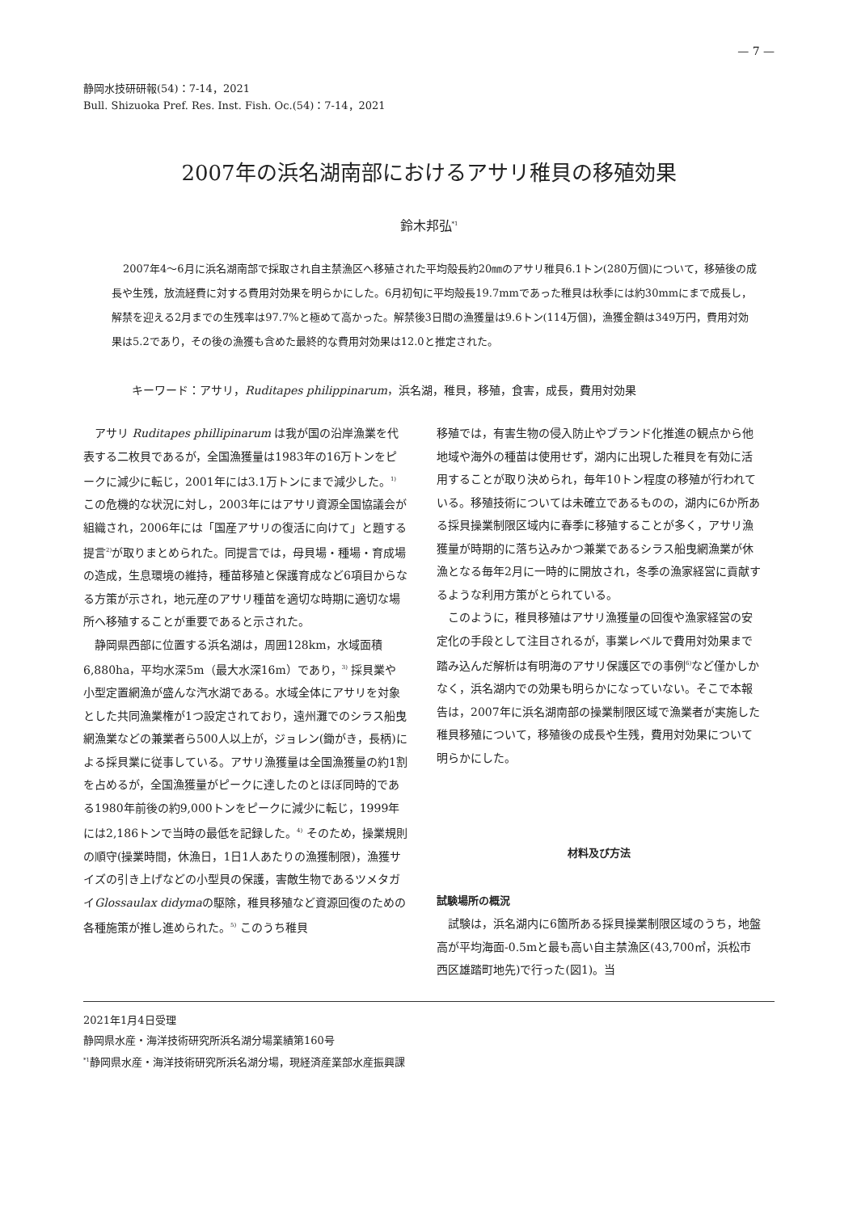— 7 —
静岡水技研研報(54)：7-14，2021
Bull. Shizuoka Pref. Res. Inst. Fish. Oc.(54)：7-14，2021
2007年の浜名湖南部におけるアサリ稚貝の移殖効果
鈴木邦弘<sup>*1</sup>
2007年4～6月に浜名湖南部で採取され自主禁漁区へ移殖された平均殻長約20㎜のアサリ稚貝6.1トン(280万個)について，移殖後の成長や生残，放流経費に対する費用対効果を明らかにした。6月初旬に平均殻長19.7mmであった稚貝は秋季には約30mmにまで成長し，解禁を迎える2月までの生残率は97.7%と極めて高かった。解禁後3日間の漁獲量は9.6トン(114万個)，漁獲金額は349万円，費用対効果は5.2であり，その後の漁獲も含めた最終的な費用対効果は12.0と推定された。
キーワード：アサリ，Ruditapes philippinarum，浜名湖，稚貝，移殖，食害，成長，費用対効果
アサリ Ruditapes phillipinarum は我が国の沿岸漁業を代表する二枚貝であるが，全国漁獲量は1983年の16万トンをピークに減少に転じ，2001年には3.1万トンにまで減少した。<sup>1)</sup> この危機的な状況に対し，2003年にはアサリ資源全国協議会が組織され，2006年には「国産アサリの復活に向けて」と題する提言<sup>2)</sup>が取りまとめられた。同提言では，母貝場・種場・育成場の造成，生息環境の維持，種苗移殖と保護育成など6項目からなる方策が示され，地元産のアサリ種苗を適切な時期に適切な場所へ移殖することが重要であると示された。
静岡県西部に位置する浜名湖は，周囲128km，水域面積6,880ha，平均水深5m（最大水深16m）であり，<sup>3)</sup> 採貝業や小型定置網漁が盛んな汽水湖である。水域全体にアサリを対象とした共同漁業権が1つ設定されており，遠州灘でのシラス船曳網漁業などの兼業者ら500人以上が，ジョレン(鋤がき，長柄)による採貝業に従事している。アサリ漁獲量は全国漁獲量の約1割を占めるが，全国漁獲量がピークに達したのとほぼ同時的である1980年前後の約9,000トンをピークに減少に転じ，1999年には2,186トンで当時の最低を記録した。<sup>4)</sup> そのため，操業規則の順守(操業時間，休漁日，1日1人あたりの漁獲制限)，漁獲サイズの引き上げなどの小型貝の保護，害敵生物であるツメタガイGlossaulax didymaの駆除，稚貝移殖など資源回復のための各種施策が推し進められた。<sup>5)</sup> このうち稚貝
移殖では，有害生物の侵入防止やブランド化推進の観点から他地域や海外の種苗は使用せず，湖内に出現した稚貝を有効に活用することが取り決められ，毎年10トン程度の移殖が行われている。移殖技術については未確立であるものの，湖内に6か所ある採貝操業制限区域内に春季に移殖することが多く，アサリ漁獲量が時期的に落ち込みかつ兼業であるシラス船曳網漁業が休漁となる毎年2月に一時的に開放され，冬季の漁家経営に貢献するような利用方策がとられている。
このように，稚貝移殖はアサリ漁獲量の回復や漁家経営の安定化の手段として注目されるが，事業レベルで費用対効果まで踏み込んだ解析は有明海のアサリ保護区での事例<sup>6)</sup>など僅かしかなく，浜名湖内での効果も明らかになっていない。そこで本報告は，2007年に浜名湖南部の操業制限区域で漁業者が実施した稚貝移殖について，移殖後の成長や生残，費用対効果について明らかにした。
材料及び方法
試験場所の概況
試験は，浜名湖内に6箇所ある採貝操業制限区域のうち，地盤高が平均海面-0.5mと最も高い自主禁漁区(43,700㎡，浜松市西区雄踏町地先)で行った(図1)。当
2021年1月4日受理
静岡県水産・海洋技術研究所浜名湖分場業績第160号
<sup>*1</sup>静岡県水産・海洋技術研究所浜名湖分場，現経済産業部水産振興課